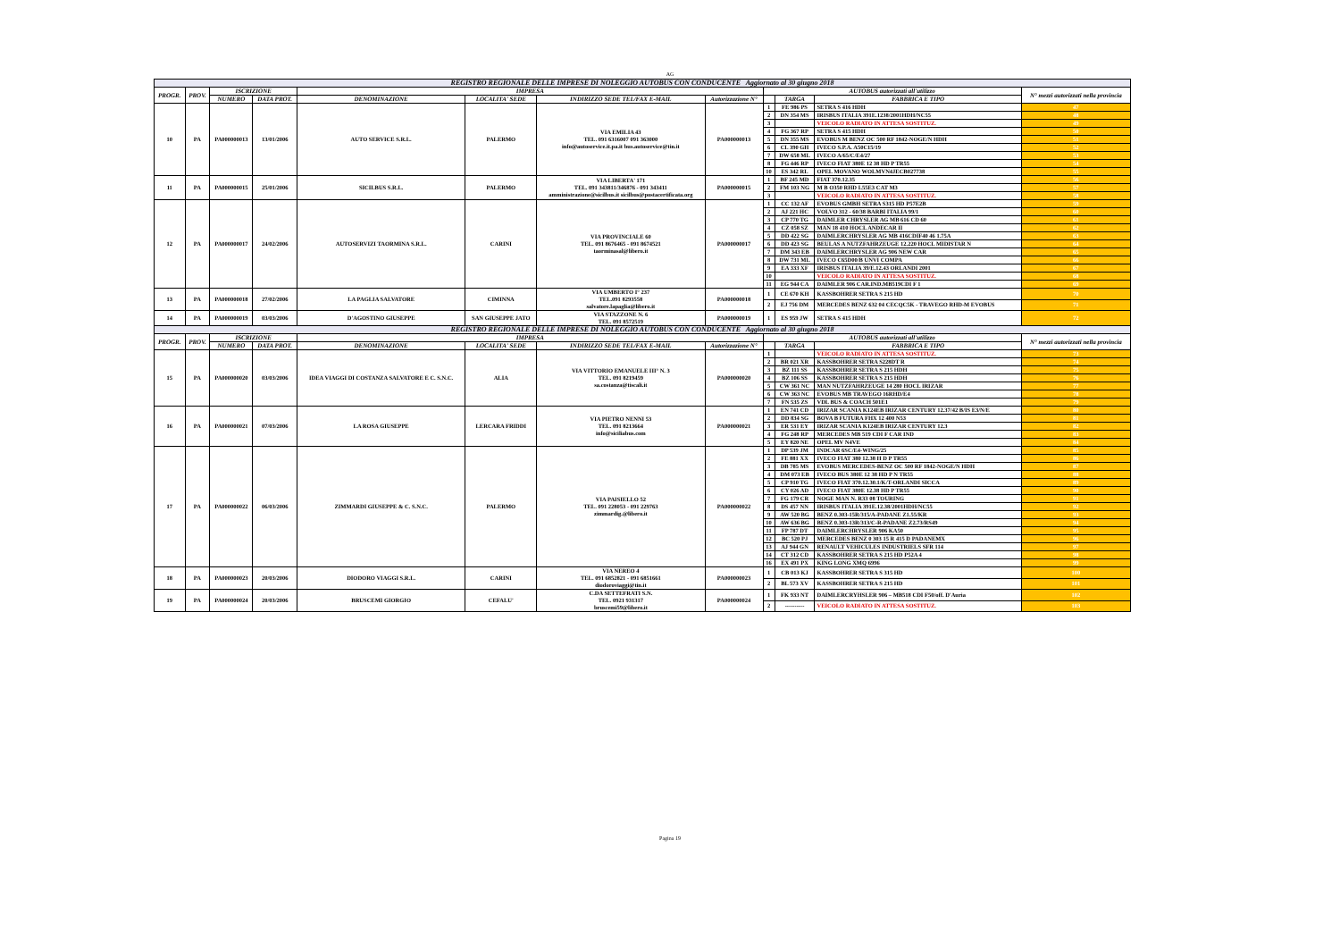AG
| REGISTRO REGIONALE DELLE IMPRESE DI NOLEGGIO AUTOBUS CON CONDUCENTE Aggiornato al 30 giugno 2018 | | | | | | | | | | | |
| PROGR. | PROV. | ISCRIZIONE | | IMPRESA | | | | AUTOBUS autorizzati all'utilizzo | | | N° mezzi autorizzati nella provincia |
| | | NUMERO | DATA PROT. | DENOMINAZIONE | LOCALITA' SEDE | INDIRIZZO SEDE TEL/FAX E-MAIL | Autorizzazione N° | | TARGA | FABBRICA E TIPO | |
| 10 | PA | PA000000013 | 13/01/2006 | AUTO SERVICE S.R.L. | PALERMO | VIA EMILIA 43 TEL. 091 6316007 091 363000 info@autoservice.it.pa.it bus.autoservice@tin.it | PA000000013 | 1 | FE 986 PS | SETRA S 416 HDH | 47 |
| | | | | | | | | 2 | DN 354 MS | IRISBUS ITALIA 391E.1238/2001HDH/NC55 | 48 |
| | | | | | | | | 3 | | VEICOLO RADIATO IN ATTESA SOSTITUZ. | 49 |
| | | | | | | | | 4 | FG 367 RP | SETRA S 415 HDH | 50 |
| | | | | | | | | 5 | DN 355 MS | EVOBUS M BENZ OC 500 RF 1842-NOGE/N HDH | 51 |
| | | | | | | | | 6 | CL 390 GH | IVECO S.P.A. A50C15/19 | 52 |
| | | | | | | | | 7 | DW 658 ML | IVECO A/65/C/E4/27 | 53 |
| | | | | | | | | 8 | FG 446 RP | IVECO FIAT 380E 12 38 HD P TR55 | 54 |
| | | | | | | | | 10 | ES 342 RL | OPEL MOVANO WOLMVN4JECB027738 | 55 |
| 11 | PA | PA000000015 | 25/01/2006 | SICILBUS S.R.L. | PALERMO | VIA LIBERTA' 171 TEL. 091 343811/346876 - 091 343411 amministrazione@sicilbus.it sicilbus@postacertificata.org | PA000000015 | 1 | BF 245 MD | FIAT 370.12.35 | 56 |
| | | | | | | | | 2 | FM 103 NG | M B O350 RHD L55E3 CAT M3 | 57 |
| | | | | | | | | 3 | | VEICOLO RADIATO IN ATTESA SOSTITUZ. | 58 |
| 12 | PA | PA000000017 | 24/02/2006 | AUTOSERVIZI TAORMINA S.R.L. | CARINI | VIA PROVINCIALE 60 TEL. 091 8676465 - 091 8674521 taorminasal@libero.it | PA000000017 | 1 | CC 132 AF | EVOBUS GMBH SETRA S315 HD P57E2B | 59 |
| | | | | | | | | 2 | AJ 221 HC | VOLVO 312 - 60/38 BARBI ITALIA 99/1 | 60 |
| | | | | | | | | 3 | CP 770 TG | DAIMLER CHRYSLER AG MB 616 CD 60 | 61 |
| | | | | | | | | 4 | CZ 058 SZ | MAN 18 410 HOCL ANDECAR II | 62 |
| | | | | | | | | 5 | DD 422 SG | DAIMLERCHRYSLER AG MB 416CDIF40 46 1.75A | 63 |
| | | | | | | | | 6 | DD 423 SG | BEULAS A NUTZFAHRZEUGE 12.220 HOCL MIDISTAR N | 64 |
| | | | | | | | | 7 | DM 343 EB | DAIMLERCHRYSLER AG 906 NEW CAR | 65 |
| | | | | | | | | 8 | DW 731 ML | IVECO C65D00/B UNVI COMPA | 66 |
| | | | | | | | | 9 | EA 333 XF | IRISBUS ITALIA 39/E.12.43 ORLANDI 2001 | 67 |
| | | | | | | | | 10 | | VEICOLO RADIATO IN ATTESA SOSTITUZ. | 68 |
| | | | | | | | | 11 | EG 944 CA | DAIMLER 906 CAR.IND.MB519CDI F 1 | 69 |
| 13 | PA | PA000000018 | 27/02/2006 | LA PAGLIA SALVATORE | CIMINNA | VIA UMBERTO I° 237 TEL.091 8293558 salvatore.lapaglia@libero.it | PA000000018 | 1 | CE 670 KH | KASSBOHRER SETRA S 215 HD | 70 |
| | | | | | | | | 2 | EJ 756 DM | MERCEDES BENZ 632 04 CECQC5K - TRAVEGO RHD-M EVOBUS | 71 |
| 14 | PA | PA000000019 | 03/03/2006 | D'AGOSTINO GIUSEPPE | SAN GIUSEPPE JATO | VIA STAZZONE N. 6 TEL. 091 8572519 | PA000000019 | 1 | ES 959 JW | SETRA S 415 HDH | 72 |
| REGISTRO REGIONALE DELLE IMPRESE DI NOLEGGIO AUTOBUS CON CONDUCENTE Aggiornato al 30 giugno 2018 | | | | | | | | | | | |
| PROGR. | PROV. | ISCRIZIONE | | IMPRESA | | | | AUTOBUS autorizzati all'utilizzo | | | N° mezzi autorizzati nella provincia |
| | | NUMERO | DATA PROT. | DENOMINAZIONE | LOCALITA' SEDE | INDIRIZZO SEDE TEL/FAX E-MAIL | Autorizzazione N° | | TARGA | FABBRICA E TIPO | |
| 15 | PA | PA000000020 | 03/03/2006 | IDEA VIAGGI DI COSTANZA SALVATORE E C. S.N.C. | ALIA | VIA VITTORIO EMANUELE III° N. 3 TEL. 091 8219459 sa.costanza@tiscali.it | PA000000020 | 1 | | VEICOLO RADIATO IN ATTESA SOSTITUZ. | 73 |
| | | | | | | | | 2 | BR 021 XR | KASSBOHRER SETRA S228DT R | 74 |
| | | | | | | | | 3 | BZ 111 SS | KASSBOHRER SETRA S 215 HDH | 75 |
| | | | | | | | | 4 | BZ 106 SS | KASSBOHRER SETRA S 215 HDH | 76 |
| | | | | | | | | 5 | CW 361 NC | MAN NUTZFAHRZEUGE 14 280 HOCL IRIZAR | 77 |
| | | | | | | | | 6 | CW 363 NC | EVOBUS MB TRAVEGO 16RHD/E4 | 78 |
| | | | | | | | | 7 | FN 535 ZS | VDL BUS & COACH 501E1 | 79 |
| 16 | PA | PA000000021 | 07/03/2006 | LA ROSA GIUSEPPE | LERCARA FRIDDI | VIA PIETRO NENNI 53 TEL. 091 8213664 info@siciliabus.com | PA000000021 | 1 | EN 741 CD | IRIZAR SCANIA K124EB IRIZAR CENTURY 12.37/42 B/IS E3/N/E | 80 |
| | | | | | | | | 2 | DD 834 SG | BOVA B FUTURA FHX 12 400 N53 | 81 |
| | | | | | | | | 3 | ER 531 EY | IRIZAR SCANIA K124EB IRIZAR CENTURY 12.3 | 82 |
| | | | | | | | | 4 | FG 248 RP | MERCEDES MB 519 CDI F CAR IND | 83 |
| | | | | | | | | 5 | EY 820 NE | OPEL MV N4VE | 84 |
| 17 | PA | PA000000022 | 06/03/2006 | ZIMMARDI GIUSEPPE & C. S.N.C. | PALERMO | VIA PAISIELLO 52 TEL. 091 228053 - 091 229763 zimmardig.@libero.it | PA000000022 | 1 | DP 539 JM | INDCAR 6SC/E4-WING/25 | 85 |
| | | | | | | | | 2 | FE 881 XX | IVECO FIAT 380 12.38 H D P TR55 | 86 |
| | | | | | | | | 3 | DB 785 MS | EVOBUS MERCEDES-BENZ OC 500 RF 1842-NOGE/N HDH | 87 |
| | | | | | | | | 4 | DM 073 EB | IVECO BUS 380E 12 38 HD P N TR55 | 88 |
| | | | | | | | | 5 | CP 910 TG | IVECO FIAT 370.12.30.1/K/T-ORLANDI SICCA | 89 |
| | | | | | | | | 6 | CY 026 AD | IVECO FIAT 380E 12.38 HD P TR55 | 90 |
| | | | | | | | | 7 | FG 179 CR | NOGE MAN N. R33 08 TOURING | 91 |
| | | | | | | | | 8 | DS 457 NN | IRISBUS ITALIA 391E.12.38/2001HDH/NC55 | 92 |
| | | | | | | | | 9 | AW 520 BG | BENZ 0.303-15R/315/A-PADANE Z1.55/KR | 93 |
| | | | | | | | | 10 | AW 636 BG | BENZ 0.303-13R/313/C-R-PADANE Z2.73/RS49 | 94 |
| | | | | | | | | 11 | FP 787 DT | DAIMLERCHRYSLER 906 KA50 | 95 |
| | | | | | | | | 12 | BC 520 PJ | MERCEDES BENZ 0 303 15 R 415 D PADANEMX | 96 |
| | | | | | | | | 13 | AJ 944 GN | RENAULT VEHICULES INDUSTRIELS SFR 114 | 97 |
| | | | | | | | | 14 | CT 312 CD | KASSBOHRER SETRA S 215 HD P52A 4 | 98 |
| | | | | | | | | 16 | EX 491 PX | KING LONG XMQ 6996 | 99 |
| 18 | PA | PA000000023 | 20/03/2006 | DIODORO VIAGGI S.R.L. | CARINI | VIA NEREO 4 TEL. 091 6852821 - 091 6851661 diodoroviaggi@tin.it | PA000000023 | 1 | CB 013 KJ | KASSBOHRER SETRA S 315 HD | 100 |
| | | | | | | | | 2 | BL 573 XV | KASSBOHRER SETRA S 215 HD | 101 |
| 19 | PA | PA000000024 | 20/03/2006 | BRUSCEMI GIORGIO | CEFALU' | C.DA SETTEFRATI S.N. TEL. 0921 931317 bruscemi59@libero.it | PA000000024 | 1 | FK 933 NT | DAIMLERCRYHSLER 906 – MB518 CDI F50/off. D'Auria | 102 |
| | | | | | | | | 2 | ---------- | VEICOLO RADIATO IN ATTESA SOSTITUZ. | 103 |
Pagina 19